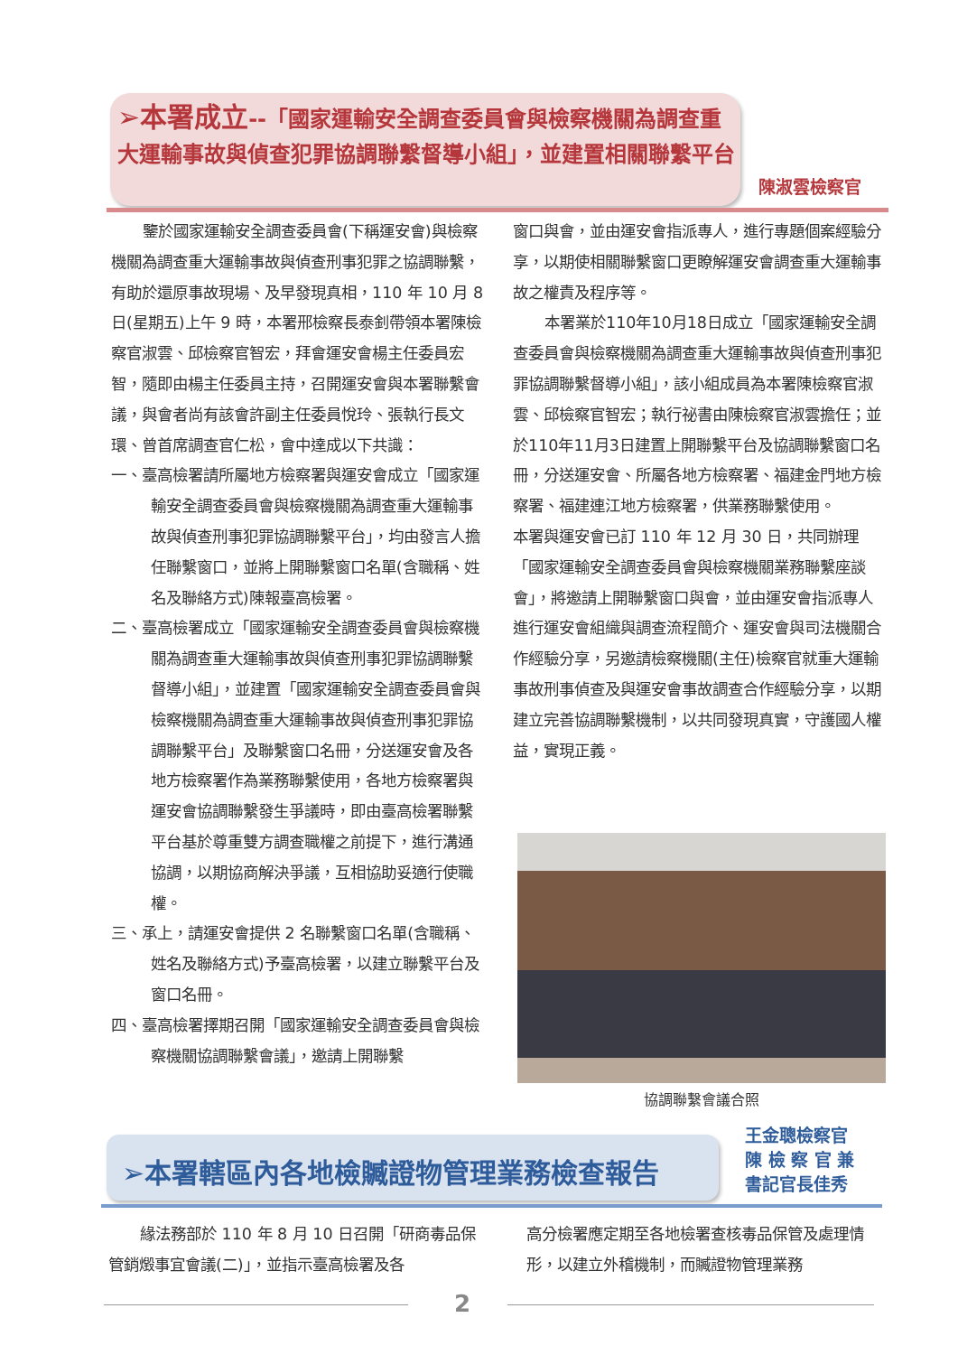➢本署成立--「國家運輸安全調查委員會與檢察機關為調查重大運輸事故與偵查犯罪協調聯繫督導小組」，並建置相關聯繫平台
陳淑雲檢察官
鑒於國家運輸安全調查委員會(下稱運安會)與檢察機關為調查重大運輸事故與偵查刑事犯罪之協調聯繫，有助於還原事故現場、及早發現真相，110 年 10 月 8 日(星期五)上午 9 時，本署邢檢察長泰釗帶領本署陳檢察官淑雲、邱檢察官智宏，拜會運安會楊主任委員宏智，隨即由楊主任委員主持，召開運安會與本署聯繫會議，與會者尚有該會許副主任委員悅玲、張執行長文環、曾首席調查官仁松，會中達成以下共識：
一、臺高檢署請所屬地方檢察署與運安會成立「國家運輸安全調查委員會與檢察機關為調查重大運輸事故與偵查刑事犯罪協調聯繫平台」，均由發言人擔任聯繫窗口，並將上開聯繫窗口名單(含職稱、姓名及聯絡方式)陳報臺高檢署。
二、臺高檢署成立「國家運輸安全調查委員會與檢察機關為調查重大運輸事故與偵查刑事犯罪協調聯繫督導小組」，並建置「國家運輸安全調查委員會與檢察機關為調查重大運輸事故與偵查刑事犯罪協調聯繫平台」及聯繫窗口名冊，分送運安會及各地方檢察署作為業務聯繫使用，各地方檢察署與運安會協調聯繫發生爭議時，即由臺高檢署聯繫平台基於尊重雙方調查職權之前提下，進行溝通協調，以期協商解決爭議，互相協助妥適行使職權。
三、承上，請運安會提供 2 名聯繫窗口名單(含職稱、姓名及聯絡方式)予臺高檢署，以建立聯繫平台及窗口名冊。
四、臺高檢署擇期召開「國家運輸安全調查委員會與檢察機關協調聯繫會議」，邀請上開聯繫
窗口與會，並由運安會指派專人，進行專題個案經驗分享，以期使相關聯繫窗口更瞭解運安會調查重大運輸事故之權責及程序等。
本署業於110年10月18日成立「國家運輸安全調查委員會與檢察機關為調查重大運輸事故與偵查刑事犯罪協調聯繫督導小組」，該小組成員為本署陳檢察官淑雲、邱檢察官智宏；執行祕書由陳檢察官淑雲擔任；並於110年11月3日建置上開聯繫平台及協調聯繫窗口名冊，分送運安會、所屬各地方檢察署、福建金門地方檢察署、福建連江地方檢察署，供業務聯繫使用。
本署與運安會已訂 110 年 12 月 30 日，共同辦理「國家運輸安全調查委員會與檢察機關業務聯繫座談會」，將邀請上開聯繫窗口與會，並由運安會指派專人進行運安會組織與調查流程簡介、運安會與司法機關合作經驗分享，另邀請檢察機關(主任)檢察官就重大運輸事故刑事偵查及與運安會事故調查合作經驗分享，以期建立完善協調聯繫機制，以共同發現真實，守護國人權益，實現正義。
協調聯繫會議合照
➢本署轄區內各地檢贓證物管理業務檢查報告
王金聰檢察官
陳 檢 察 官 兼
書記官長佳秀
緣法務部於 110 年 8 月 10 日召開「研商毒品保管銷燬事宜會議(二)」，並指示臺高檢署及各
高分檢署應定期至各地檢署查核毒品保管及處理情形，以建立外稽機制，而贓證物管理業務
2